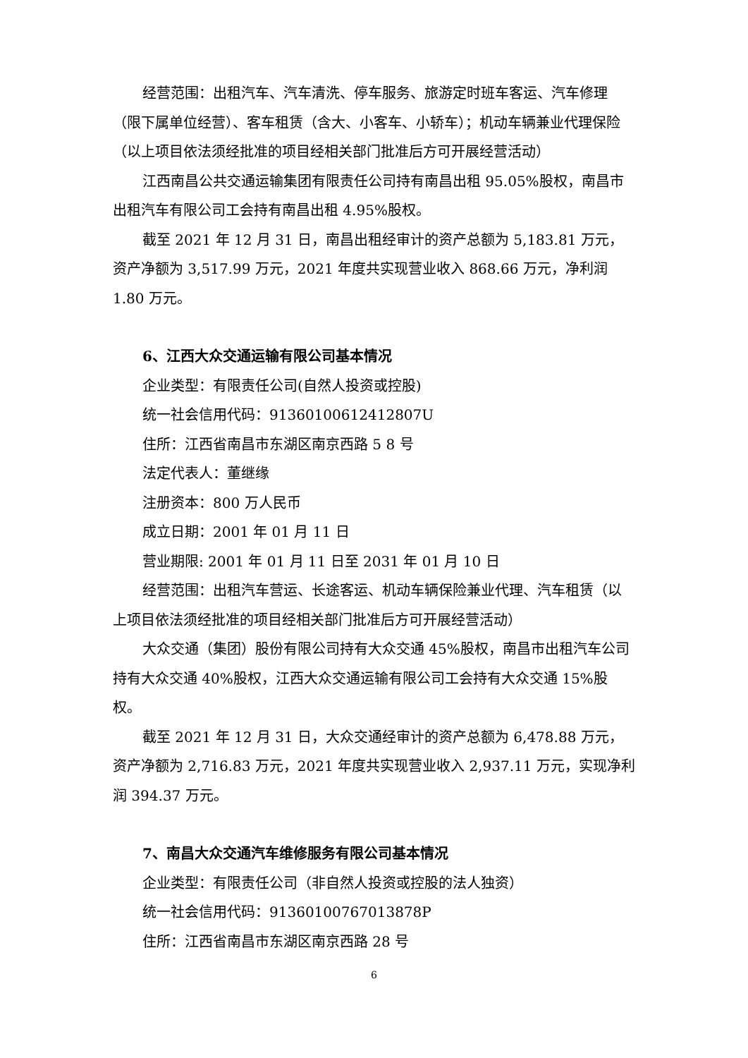经营范围：出租汽车、汽车清洗、停车服务、旅游定时班车客运、汽车修理（限下属单位经营）、客车租赁（含大、小客车、小轿车）；机动车辆兼业代理保险（以上项目依法须经批准的项目经相关部门批准后方可开展经营活动）
江西南昌公共交通运输集团有限责任公司持有南昌出租 95.05%股权，南昌市出租汽车有限公司工会持有南昌出租 4.95%股权。
截至 2021 年 12 月 31 日，南昌出租经审计的资产总额为 5,183.81 万元，资产净额为 3,517.99 万元，2021 年度共实现营业收入 868.66 万元，净利润 1.80 万元。
6、江西大众交通运输有限公司基本情况
企业类型：有限责任公司(自然人投资或控股)
统一社会信用代码：91360100612412807U
住所：江西省南昌市东湖区南京西路 5 8 号
法定代表人：董继缘
注册资本：800 万人民币
成立日期：2001 年 01 月 11 日
营业期限: 2001 年 01 月 11 日至 2031 年 01 月 10 日
经营范围：出租汽车营运、长途客运、机动车辆保险兼业代理、汽车租赁（以上项目依法须经批准的项目经相关部门批准后方可开展经营活动）
大众交通（集团）股份有限公司持有大众交通 45%股权，南昌市出租汽车公司持有大众交通 40%股权，江西大众交通运输有限公司工会持有大众交通 15%股权。
截至 2021 年 12 月 31 日，大众交通经审计的资产总额为 6,478.88 万元，资产净额为 2,716.83 万元，2021 年度共实现营业收入 2,937.11 万元，实现净利润 394.37 万元。
7、南昌大众交通汽车维修服务有限公司基本情况
企业类型：有限责任公司（非自然人投资或控股的法人独资）
统一社会信用代码：91360100767013878P
住所：江西省南昌市东湖区南京西路 28 号
6